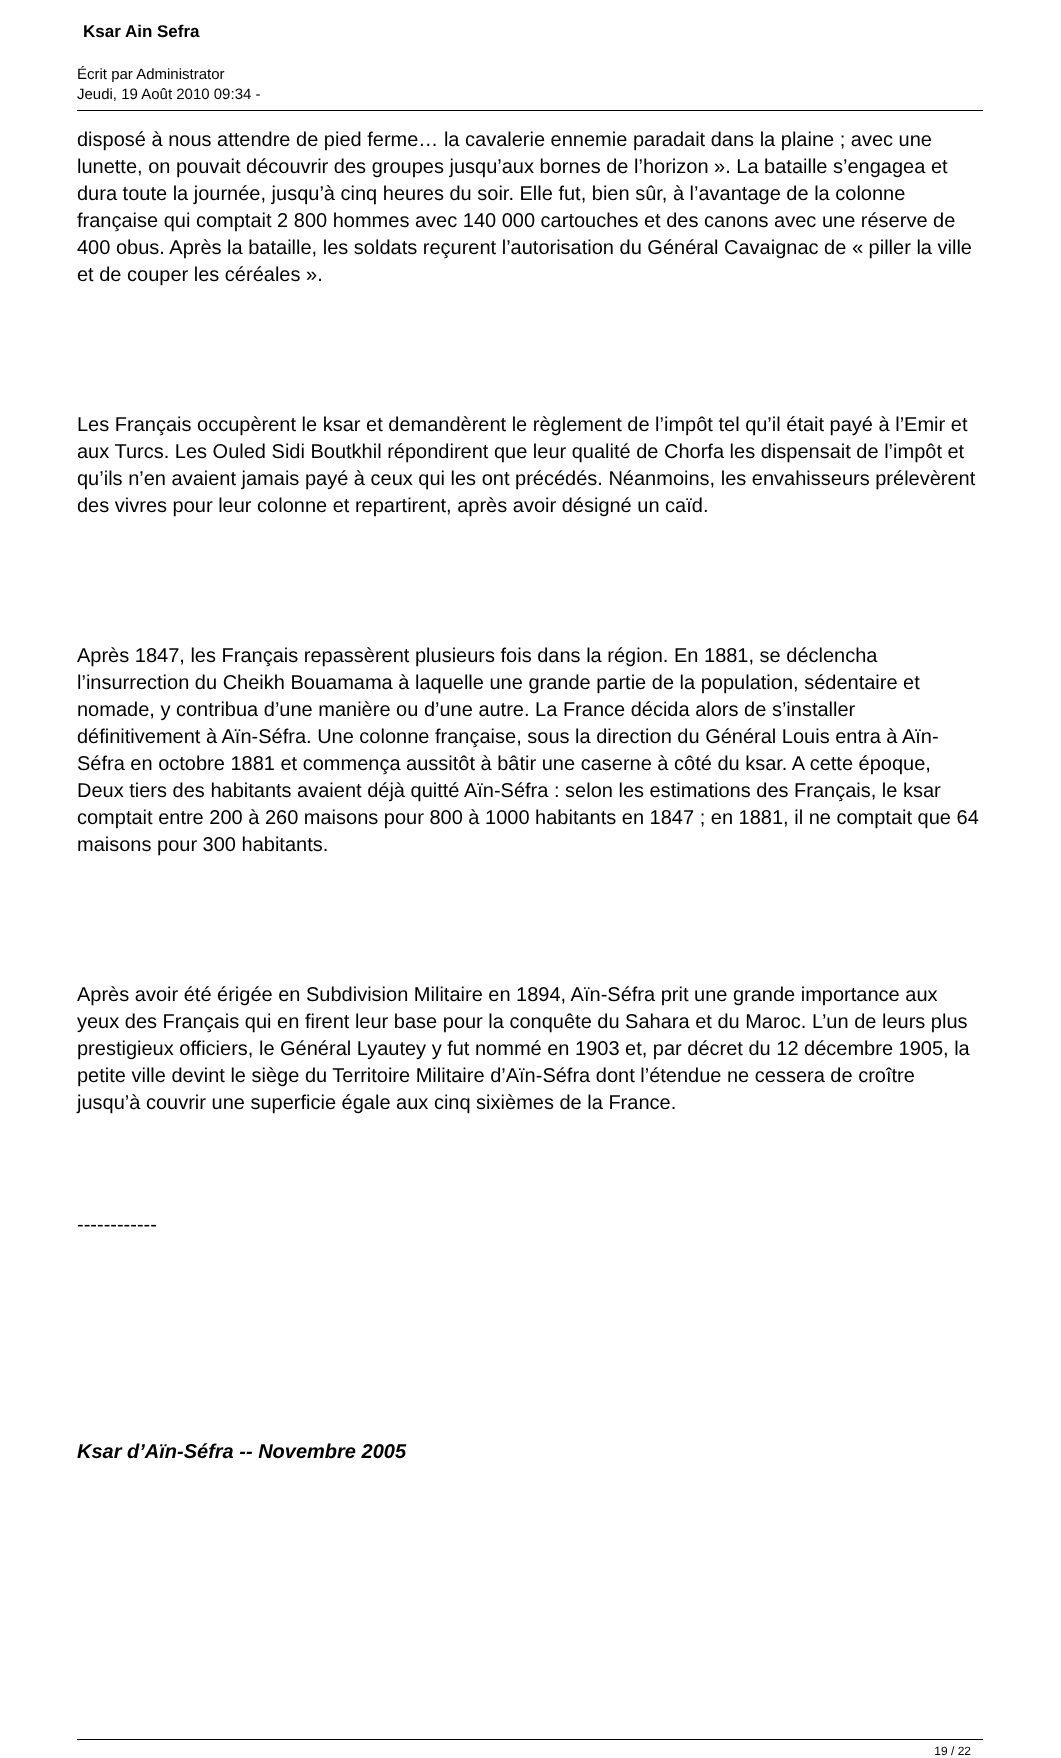Ksar Ain Sefra
Écrit par Administrator
Jeudi, 19 Août 2010 09:34 -
disposé à nous attendre de pied ferme… la cavalerie ennemie paradait dans la plaine ; avec une lunette, on pouvait découvrir des groupes jusqu’aux bornes de l’horizon ». La bataille s’engagea et dura toute la journée, jusqu’à cinq heures du soir. Elle fut, bien sûr, à l’avantage de la colonne française qui comptait 2 800 hommes avec 140 000 cartouches et des canons avec une réserve de 400 obus. Après la bataille, les soldats reçurent l’autorisation du Général Cavaignac de « piller la ville et de couper les céréales ».
Les Français occupèrent le ksar et demandèrent le règlement de l’impôt tel qu’il était payé à l’Emir et aux Turcs. Les Ouled Sidi Boutkhil répondirent que leur qualité de Chorfa les dispensait de l’impôt et qu’ils n’en avaient jamais payé à ceux qui les ont précédés. Néanmoins, les envahisseurs prélevèrent des vivres pour leur colonne et repartirent, après avoir désigné un caïd.
Après 1847, les Français repassèrent plusieurs fois dans la région. En 1881, se déclencha l’insurrection du Cheikh Bouamama à laquelle une grande partie de la population, sédentaire et nomade, y contribua d’une manière ou d’une autre. La France décida alors de s’installer définitivement à Aïn-Séfra. Une colonne française, sous la direction du Général Louis entra à Aïn-Séfra en octobre 1881 et commença aussitôt à bâtir une caserne à côté du ksar. A cette époque, Deux tiers des habitants avaient déjà quitté Aïn-Séfra : selon les estimations des Français, le ksar comptait entre 200 à 260 maisons pour 800 à 1000 habitants en 1847 ; en 1881, il ne comptait que 64 maisons pour 300 habitants.
Après avoir été érigée en Subdivision Militaire en 1894, Aïn-Séfra prit une grande importance aux yeux des Français qui en firent leur base pour la conquête du Sahara et du Maroc. L’un de leurs plus prestigieux officiers, le Général Lyautey y fut nommé en 1903 et, par décret du 12 décembre 1905, la petite ville devint le siège du Territoire Militaire d’Aïn-Séfra dont l’étendue ne cessera de croître jusqu’à couvrir une superficie égale aux cinq sixièmes de la France.
------------
Ksar d’Aïn-Séfra -- Novembre 2005
19 / 22